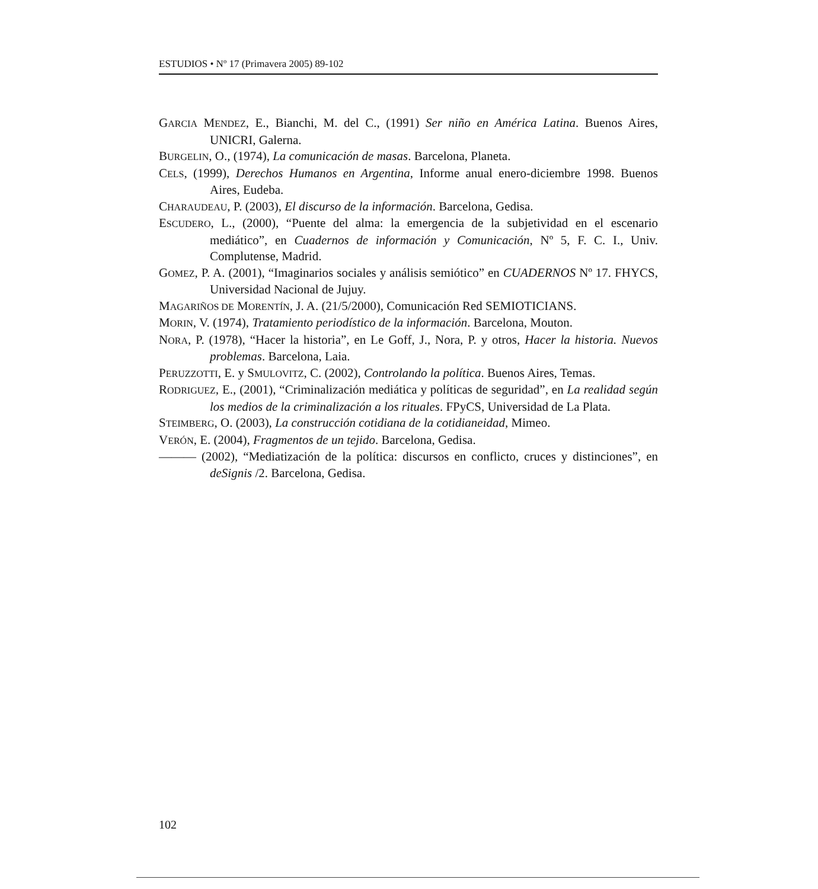ESTUDIOS • Nº 17 (Primavera 2005) 89-102
GARCIA MENDEZ, E., Bianchi, M. del C., (1991) Ser niño en América Latina. Buenos Aires, UNICRI, Galerna.
BURGELIN, O., (1974), La comunicación de masas. Barcelona, Planeta.
CELS, (1999), Derechos Humanos en Argentina, Informe anual enero-diciembre 1998. Buenos Aires, Eudeba.
CHARAUDEAU, P. (2003), El discurso de la información. Barcelona, Gedisa.
ESCUDERO, L., (2000), “Puente del alma: la emergencia de la subjetividad en el escenario mediático”, en Cuadernos de información y Comunicación, Nº 5, F. C. I., Univ. Complutense, Madrid.
GOMEZ, P. A. (2001), “Imaginarios sociales y análisis semiótico” en CUADERNOS Nº 17. FHYCS, Universidad Nacional de Jujuy.
MAGARIÑOS DE MORENTÍN, J. A. (21/5/2000), Comunicación Red SEMIOTICIANS.
MORIN, V. (1974), Tratamiento periodístico de la información. Barcelona, Mouton.
NORA, P. (1978), “Hacer la historia”, en Le Goff, J., Nora, P. y otros, Hacer la historia. Nuevos problemas. Barcelona, Laia.
PERUZZOTTI, E. y SMULOVITZ, C. (2002), Controlando la política. Buenos Aires, Temas.
RODRIGUEZ, E., (2001), “Criminalización mediática y políticas de seguridad”, en La realidad según los medios de la criminalización a los rituales. FPyCS, Universidad de La Plata.
STEIMBERG, O. (2003), La construcción cotidiana de la cotidianeidad, Mimeo.
VERÓN, E. (2004), Fragmentos de un tejido. Barcelona, Gedisa.
——— (2002), “Mediatización de la política: discursos en conflicto, cruces y distinciones”, en deSignis /2. Barcelona, Gedisa.
102